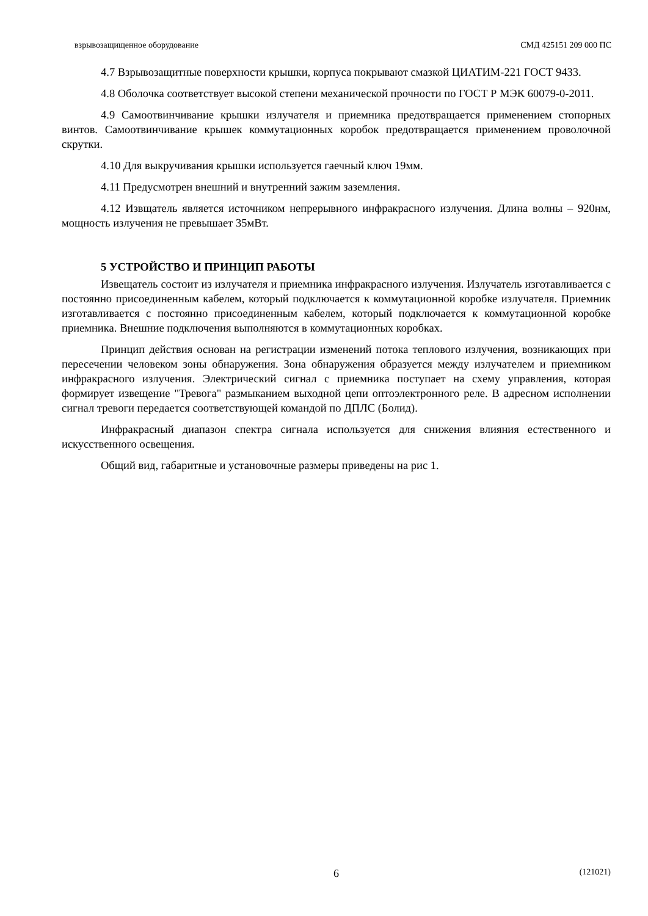взрывозащищенное оборудование СМД 425151 209 000 ПС
4.7 Взрывозащитные поверхности крышки, корпуса покрывают смазкой ЦИАТИМ-221 ГОСТ 9433.
4.8 Оболочка соответствует высокой степени механической прочности по ГОСТ Р МЭК 60079-0-2011.
4.9 Самоотвинчивание крышки излучателя и приемника предотвращается применением стопорных винтов. Самоотвинчивание крышек коммутационных коробок предотвращается применением проволочной скрутки.
4.10 Для выкручивания крышки используется гаечный ключ 19мм.
4.11 Предусмотрен внешний и внутренний зажим заземления.
4.12 Извщатель является источником непрерывного инфракрасного излучения. Длина волны – 920нм, мощность излучения не превышает 35мВт.
5 УСТРОЙСТВО И ПРИНЦИП РАБОТЫ
Извещатель состоит из излучателя и приемника инфракрасного излучения. Излучатель изготавливается с постоянно присоединенным кабелем, который подключается к коммутационной коробке излучателя. Приемник изготавливается с постоянно присоединенным кабелем, который подключается к коммутационной коробке приемника. Внешние подключения выполняются в коммутационных коробках.
Принцип действия основан на регистрации изменений потока теплового излучения, возникающих при пересечении человеком зоны обнаружения. Зона обнаружения образуется между излучателем и приемником инфракрасного излучения. Электрический сигнал с приемника поступает на схему управления, которая формирует извещение "Тревога" размыканием выходной цепи оптоэлектронного реле. В адресном исполнении сигнал тревоги передается соответствующей командой по ДПЛС (Болид).
Инфракрасный диапазон спектра сигнала используется для снижения влияния естественного и искусственного освещения.
Общий вид, габаритные и установочные размеры приведены на рис 1.
6 (121021)